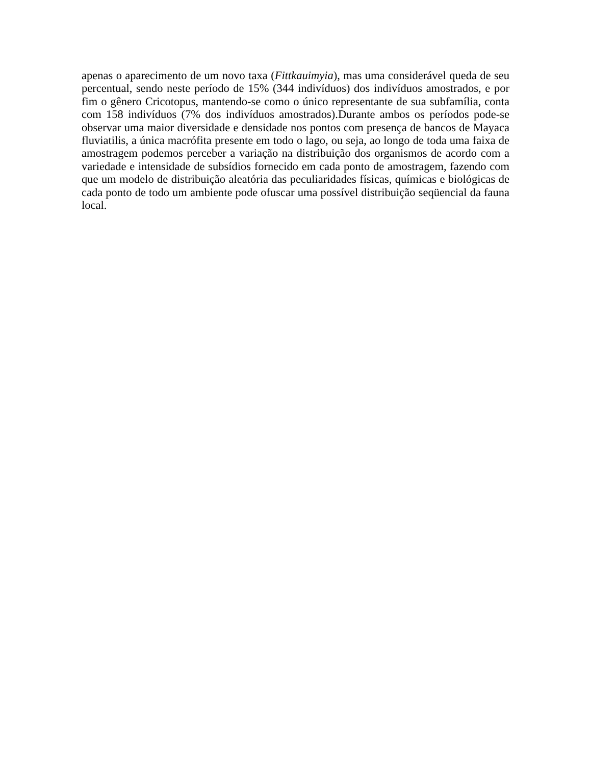apenas o aparecimento de um novo taxa (Fittkauimyia), mas uma considerável queda de seu percentual, sendo neste período de 15% (344 indivíduos) dos indivíduos amostrados, e por fim o gênero Cricotopus, mantendo-se como o único representante de sua subfamília, conta com 158 indivíduos (7% dos indivíduos amostrados).Durante ambos os períodos pode-se observar uma maior diversidade e densidade nos pontos com presença de bancos de Mayaca fluviatilis, a única macrófita presente em todo o lago, ou seja, ao longo de toda uma faixa de amostragem podemos perceber a variação na distribuição dos organismos de acordo com a variedade e intensidade de subsídios fornecido em cada ponto de amostragem, fazendo com que um modelo de distribuição aleatória das peculiaridades físicas, químicas e biológicas de cada ponto de todo um ambiente pode ofuscar uma possível distribuição seqüencial da fauna local.